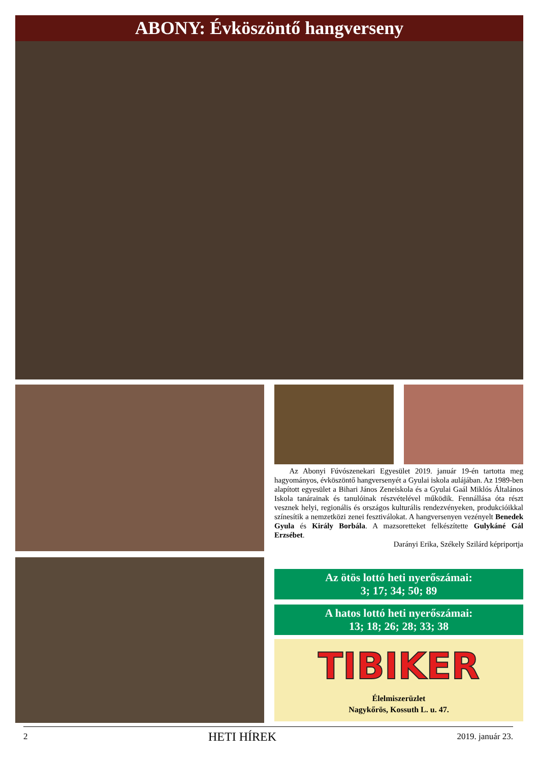ABONY: Évköszöntő hangverseny
Az Abonyi Fúvószenekari Egyesület 2019. január 19-én tartotta meg hagyományos, évköszöntő hangversenyét a Gyulai iskola aulájában. Az 1989-ben alapított egyesület a Bihari János Zeneiskola és a Gyulai Gaál Miklós Általános Iskola tanárainak és tanulóinak részvételével működik. Fennállása óta részt vesznek helyi, regionális és országos kulturális rendezvényeken, produkcióikkal színesítik a nemzetközi zenei fesztiválokat. A hangversenyen vezényelt Benedek Gyula és Király Borbála. A mazsoretteket felkészítette Gulykáné Gál Erzsébet.
Darányi Erika, Székely Szilárd képriportja
Az ötös lottó heti nyerőszámai:
3; 17; 34; 50; 89
A hatos lottó heti nyerőszámai:
13; 18; 26; 28; 33; 38
TIBIKER
Élelmiszerüzlet
Nagykőrös, Kossuth L. u. 47.
2 HETI HÍREK 2019. január 23.